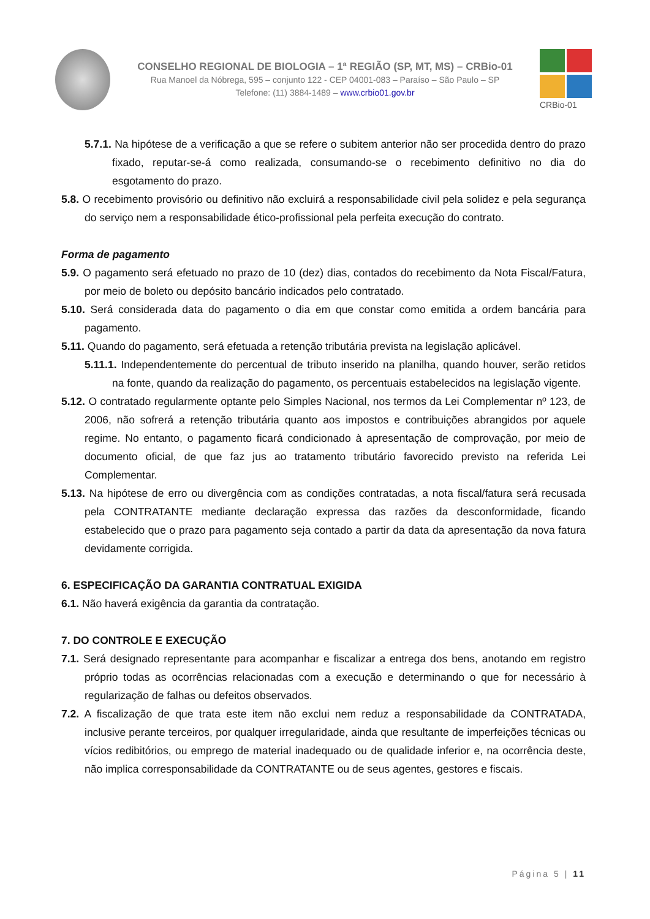CONSELHO REGIONAL DE BIOLOGIA – 1ª REGIÃO (SP, MT, MS) – CRBio-01
Rua Manoel da Nóbrega, 595 – conjunto 122 - CEP 04001-083 – Paraíso – São Paulo – SP
Telefone: (11) 3884-1489 – www.crbio01.gov.br
CRBio-01
5.7.1. Na hipótese de a verificação a que se refere o subitem anterior não ser procedida dentro do prazo fixado, reputar-se-á como realizada, consumando-se o recebimento definitivo no dia do esgotamento do prazo.
5.8. O recebimento provisório ou definitivo não excluirá a responsabilidade civil pela solidez e pela segurança do serviço nem a responsabilidade ético-profissional pela perfeita execução do contrato.
Forma de pagamento
5.9. O pagamento será efetuado no prazo de 10 (dez) dias, contados do recebimento da Nota Fiscal/Fatura, por meio de boleto ou depósito bancário indicados pelo contratado.
5.10. Será considerada data do pagamento o dia em que constar como emitida a ordem bancária para pagamento.
5.11. Quando do pagamento, será efetuada a retenção tributária prevista na legislação aplicável.
5.11.1. Independentemente do percentual de tributo inserido na planilha, quando houver, serão retidos na fonte, quando da realização do pagamento, os percentuais estabelecidos na legislação vigente.
5.12. O contratado regularmente optante pelo Simples Nacional, nos termos da Lei Complementar nº 123, de 2006, não sofrerá a retenção tributária quanto aos impostos e contribuições abrangidos por aquele regime. No entanto, o pagamento ficará condicionado à apresentação de comprovação, por meio de documento oficial, de que faz jus ao tratamento tributário favorecido previsto na referida Lei Complementar.
5.13. Na hipótese de erro ou divergência com as condições contratadas, a nota fiscal/fatura será recusada pela CONTRATANTE mediante declaração expressa das razões da desconformidade, ficando estabelecido que o prazo para pagamento seja contado a partir da data da apresentação da nova fatura devidamente corrigida.
6. ESPECIFICAÇÃO DA GARANTIA CONTRATUAL EXIGIDA
6.1. Não haverá exigência da garantia da contratação.
7. DO CONTROLE E EXECUÇÃO
7.1. Será designado representante para acompanhar e fiscalizar a entrega dos bens, anotando em registro próprio todas as ocorrências relacionadas com a execução e determinando o que for necessário à regularização de falhas ou defeitos observados.
7.2. A fiscalização de que trata este item não exclui nem reduz a responsabilidade da CONTRATADA, inclusive perante terceiros, por qualquer irregularidade, ainda que resultante de imperfeições técnicas ou vícios redibitórios, ou emprego de material inadequado ou de qualidade inferior e, na ocorrência deste, não implica corresponsabilidade da CONTRATANTE ou de seus agentes, gestores e fiscais.
Página 5 | 11